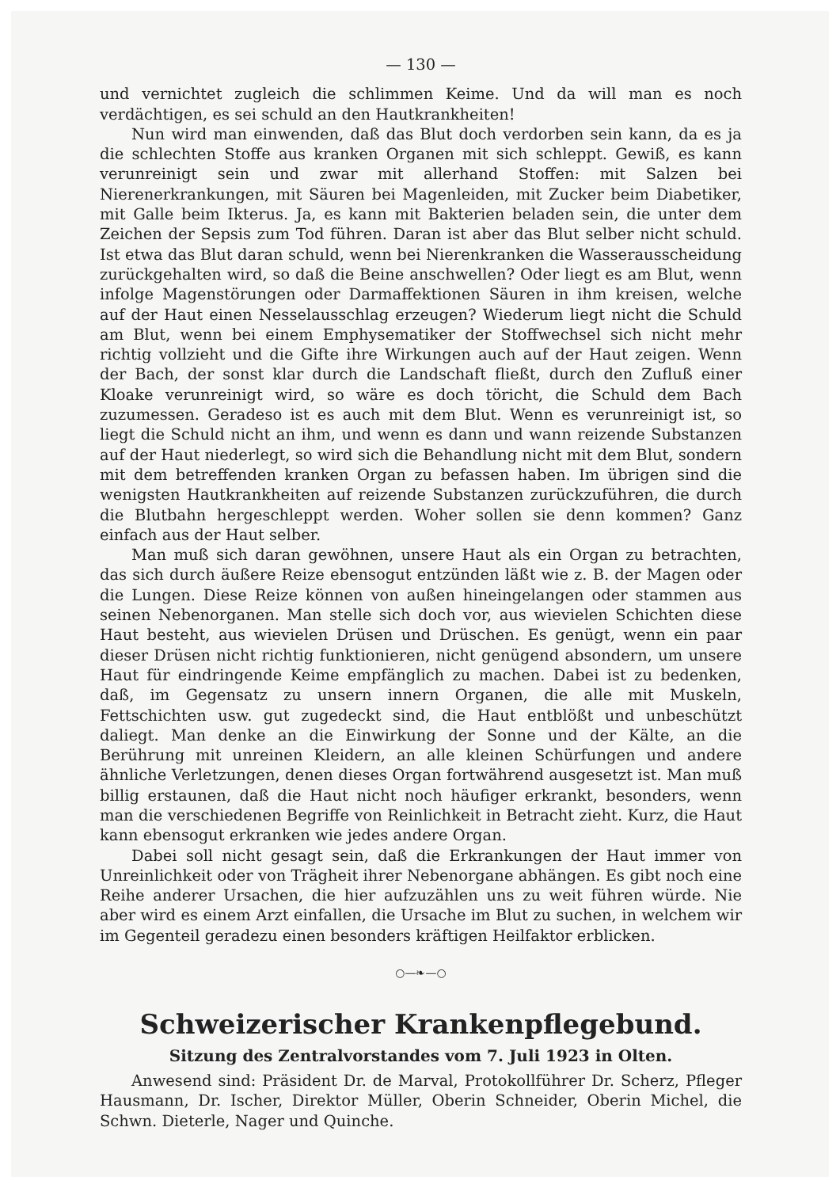— 130 —
und vernichtet zugleich die schlimmen Keime. Und da will man es noch verdächtigen, es sei schuld an den Hautkrankheiten!
Nun wird man einwenden, daß das Blut doch verdorben sein kann, da es ja die schlechten Stoffe aus kranken Organen mit sich schleppt. Gewiß, es kann verunreinigt sein und zwar mit allerhand Stoffen: mit Salzen bei Nierenerkrankungen, mit Säuren bei Magenleiden, mit Zucker beim Diabetiker, mit Galle beim Ikterus. Ja, es kann mit Bakterien beladen sein, die unter dem Zeichen der Sepsis zum Tod führen. Daran ist aber das Blut selber nicht schuld. Ist etwa das Blut daran schuld, wenn bei Nierenkranken die Wasserausscheidung zurückgehalten wird, so daß die Beine anschwellen? Oder liegt es am Blut, wenn infolge Magenstörungen oder Darmaffektionen Säuren in ihm kreisen, welche auf der Haut einen Nesselausschlag erzeugen? Wiederum liegt nicht die Schuld am Blut, wenn bei einem Emphysematiker der Stoffwechsel sich nicht mehr richtig vollzieht und die Gifte ihre Wirkungen auch auf der Haut zeigen. Wenn der Bach, der sonst klar durch die Landschaft fließt, durch den Zufluß einer Kloake verunreinigt wird, so wäre es doch töricht, die Schuld dem Bach zuzumessen. Geradeso ist es auch mit dem Blut. Wenn es verunreinigt ist, so liegt die Schuld nicht an ihm, und wenn es dann und wann reizende Substanzen auf der Haut niederlegt, so wird sich die Behandlung nicht mit dem Blut, sondern mit dem betreffenden kranken Organ zu befassen haben. Im übrigen sind die wenigsten Hautkrankheiten auf reizende Substanzen zurückzuführen, die durch die Blutbahn hergeschleppt werden. Woher sollen sie denn kommen? Ganz einfach aus der Haut selber.
Man muß sich daran gewöhnen, unsere Haut als ein Organ zu betrachten, das sich durch äußere Reize ebensogut entzünden läßt wie z. B. der Magen oder die Lungen. Diese Reize können von außen hineingelangen oder stammen aus seinen Nebenorganen. Man stelle sich doch vor, aus wievielen Schichten diese Haut besteht, aus wievielen Drüsen und Drüschen. Es genügt, wenn ein paar dieser Drüsen nicht richtig funktionieren, nicht genügend absondern, um unsere Haut für eindringende Keime empfänglich zu machen. Dabei ist zu bedenken, daß, im Gegensatz zu unsern innern Organen, die alle mit Muskeln, Fettschichten usw. gut zugedeckt sind, die Haut entblößt und unbeschützt daliegt. Man denke an die Einwirkung der Sonne und der Kälte, an die Berührung mit unreinen Kleidern, an alle kleinen Schürfungen und andere ähnliche Verletzungen, denen dieses Organ fortwährend ausgesetzt ist. Man muß billig erstaunen, daß die Haut nicht noch häufiger erkrankt, besonders, wenn man die verschiedenen Begriffe von Reinlichkeit in Betracht zieht. Kurz, die Haut kann ebensogut erkranken wie jedes andere Organ.
Dabei soll nicht gesagt sein, daß die Erkrankungen der Haut immer von Unreinlichkeit oder von Trägheit ihrer Nebenorgane abhängen. Es gibt noch eine Reihe anderer Ursachen, die hier aufzuzählen uns zu weit führen würde. Nie aber wird es einem Arzt einfallen, die Ursache im Blut zu suchen, in welchem wir im Gegenteil geradezu einen besonders kräftigen Heilfaktor erblicken.
○—❧—○
Schweizerischer Krankenpflegebund.
Sitzung des Zentralvorstandes vom 7. Juli 1923 in Olten.
Anwesend sind: Präsident Dr. de Marval, Protokollführer Dr. Scherz, Pfleger Hausmann, Dr. Ischer, Direktor Müller, Oberin Schneider, Oberin Michel, die Schwn. Dieterle, Nager und Quinche.